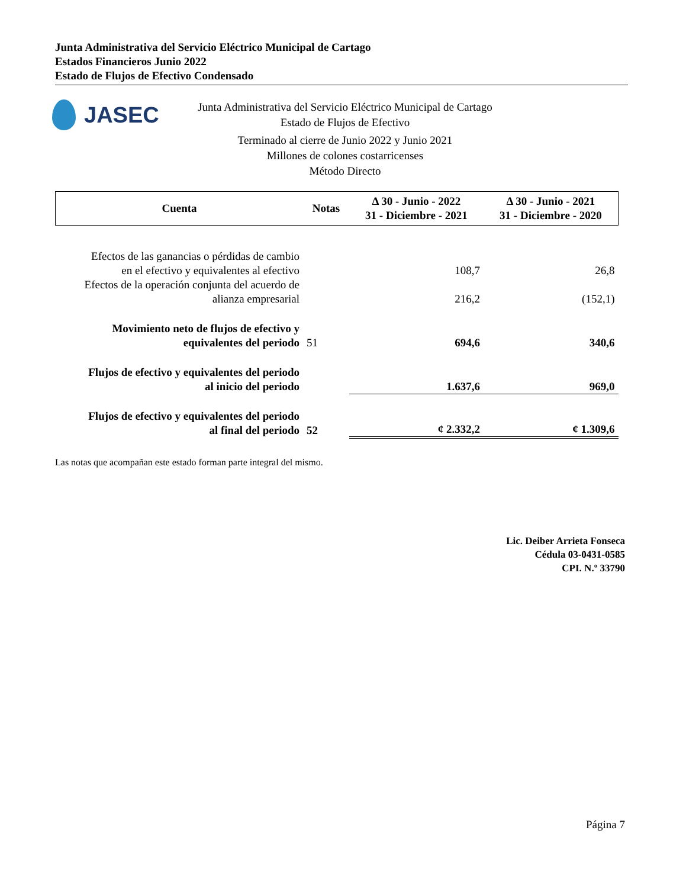Junta Administrativa del Servicio Eléctrico Municipal de Cartago
Estados Financieros Junio 2022
Estado de Flujos de Efectivo Condensado
JASEC
Junta Administrativa del Servicio Eléctrico Municipal de Cartago
Estado de Flujos de Efectivo
Terminado al cierre de Junio 2022 y Junio 2021
Millones de colones costarricenses
Método Directo
| Cuenta | Notas | Δ 30 - Junio - 2022 31 - Diciembre - 2021 | Δ 30 - Junio - 2021 31 - Diciembre - 2020 |
| --- | --- | --- | --- |
| Efectos de las ganancias o pérdidas de cambio en el efectivo y equivalentes al efectivo | | 108,7 | 26,8 |
| Efectos de la operación conjunta del acuerdo de alianza empresarial | | 216,2 | (152,1) |
| Movimiento neto de flujos de efectivo y equivalentes del periodo | 51 | 694,6 | 340,6 |
| Flujos de efectivo y equivalentes del periodo al inicio del periodo | | 1.637,6 | 969,0 |
| Flujos de efectivo y equivalentes del periodo al final del periodo | 52 | ¢ 2.332,2 | ¢ 1.309,6 |
Las notas que acompañan este estado forman parte integral del mismo.
Lic. Deiber Arrieta Fonseca
Cédula 03-0431-0585
CPI. N.º 33790
Página 7